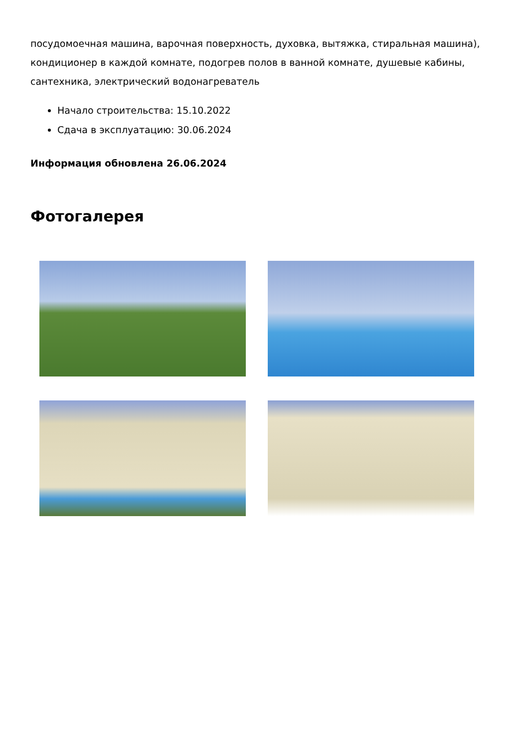посудомоечная машина, варочная поверхность, духовка, вытяжка, стиральная машина), кондиционер в каждой комнате, подогрев полов в ванной комнате, душевые кабины, сантехника, электрический водонагреватель
Начало строительства: 15.10.2022
Сдача в эксплуатацию: 30.06.2024
Информация обновлена 26.06.2024
Фотогалерея